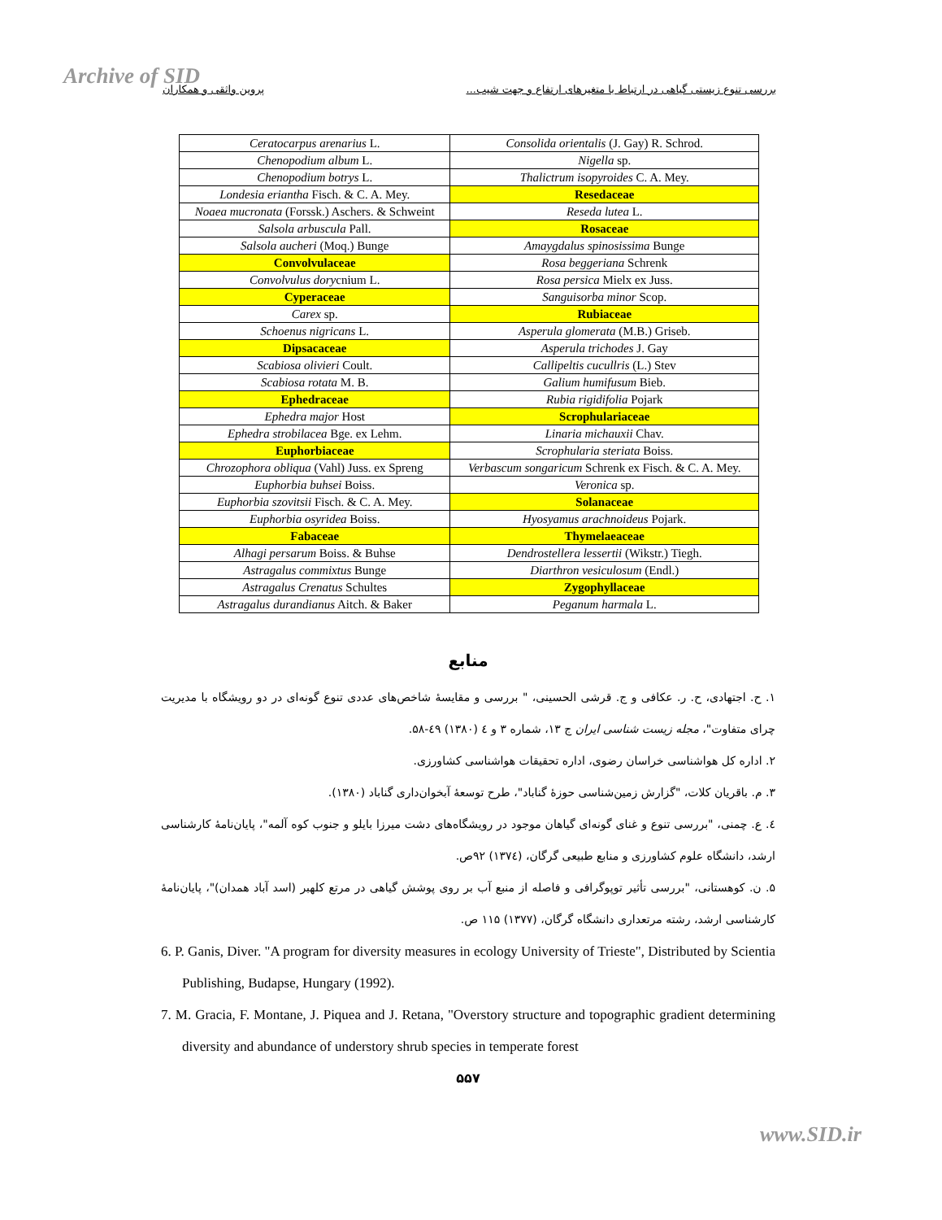Archive of SID بررسی تنوع زیستی گیاهی در ارتباط با متغیرهای ارتفاع و جهت شیب... پروین واثقی و همکاران
| Ceratocarpus arenarius L. | Consolida orientalis (J. Gay) R. Schrod. |
| Chenopodium album L. | Nigella sp. |
| Chenopodium botrys L. | Thalictrum isopyroides C. A. Mey. |
| Londesia eriantha Fisch. & C. A. Mey. | Resedaceae |
| Noaea mucronata (Forssk.) Aschers. & Schweint | Reseda lutea L. |
| Salsola arbuscula Pall. | Rosaceae |
| Salsola aucheri (Moq.) Bunge | Amaygdalus spinosissima Bunge |
| Convolvulaceae | Rosa beggeriana Schrenk |
| Convolvulus dory cnium L. | Rosa persica Mielx ex Juss. |
| Cyperaceae | Sanguisorba minor Scop. |
| Carex sp. | Rubiaceae |
| Schoenus nigricans L. | Asperula glomerata (M.B.) Griseb. |
| Dipsacaceae | Asperula trichodes J. Gay |
| Scabiosa olivieri Coult. | Callipeltis cucullris (L.) Stev |
| Scabiosa rotata M. B. | Galium humifusum Bieb. |
| Ephedraceae | Rubia rigidifolia Pojark |
| Ephedra major Host | Scrophulariaceae |
| Ephedra strobilacea Bge. ex Lehm. | Linaria michauxii Chav. |
| Euphorbiaceae | Scrophularia steriata Boiss. |
| Chrozophora obliqua (Vahl) Juss. ex Spreng | Verbascum songaricum Schrenk ex Fisch. & C. A. Mey. |
| Euphorbia buhsei Boiss. | Veronica sp. |
| Euphorbia szovitsii Fisch. & C. A. Mey. | Solanaceae |
| Euphorbia osyridea Boiss. | Hyosyamus arachnoideus Pojark. |
| Fabaceae | Thymelaeaceae |
| Alhagi persarum Boiss. & Buhse | Dendrostellera lessertii (Wikstr.) Tiegh. |
| Astragalus commixtus Bunge | Diarthron vesiculosum (Endl.) |
| Astragalus Crenatus Schultes | Zygophyllaceae |
| Astragalus durandianus Aitch. & Baker | Peganum harmala L. |
منابع
۱. ح. اجتهادی، ح. ر. عکافی و ج. قرشی الحسینی، " بررسی و مقایسهٔ شاخص‌های عددی تنوع گونه‌ای در دو رویشگاه با مدیریت چرای متفاوت"، مجله زیست شناسی ایران ج ۱۳، شماره ۳ و ٤ (۱۳۸۰) ٤۹-۵۸.
۲. اداره کل هواشناسی خراسان رضوی، اداره تحقیقات هواشناسی کشاورزی.
۳. م. باقریان کلات، "گزارش زمین‌شناسی حوزهٔ گناباد"، طرح توسعهٔ آبخوان‌داری گناباد (۱۳۸۰).
٤. ع. چمنی، "بررسی تنوع و غنای گونه‌ای گیاهان موجود در رویشگاه‌های دشت میرزا بایلو و جنوب کوه آلمه"، پایان‌نامهٔ کارشناسی ارشد، دانشگاه علوم کشاورزی و منابع طبیعی گرگان، (۱۳۷٤) ۹۲ص.
۵. ن. کوهستانی، "بررسی تأثیر توپوگرافی و فاصله از منبع آب بر روی پوشش گیاهی در مرتع کلهبر (اسد آباد همدان)"، پایان‌نامهٔ کارشناسی ارشد، رشته مرتعداری دانشگاه گرگان، (۱۳۷۷) ۱۱۵ ص.
6. P. Ganis, Diver. "A program for diversity measures in ecology University of Trieste", Distributed by Scientia Publishing, Budapse, Hungary (1992).
7. M. Gracia, F. Montane, J. Piquea and J. Retana, "Overstory structure and topographic gradient determining diversity and abundance of understory shrub species in temperate forest
۵۵۷
www.SID.ir